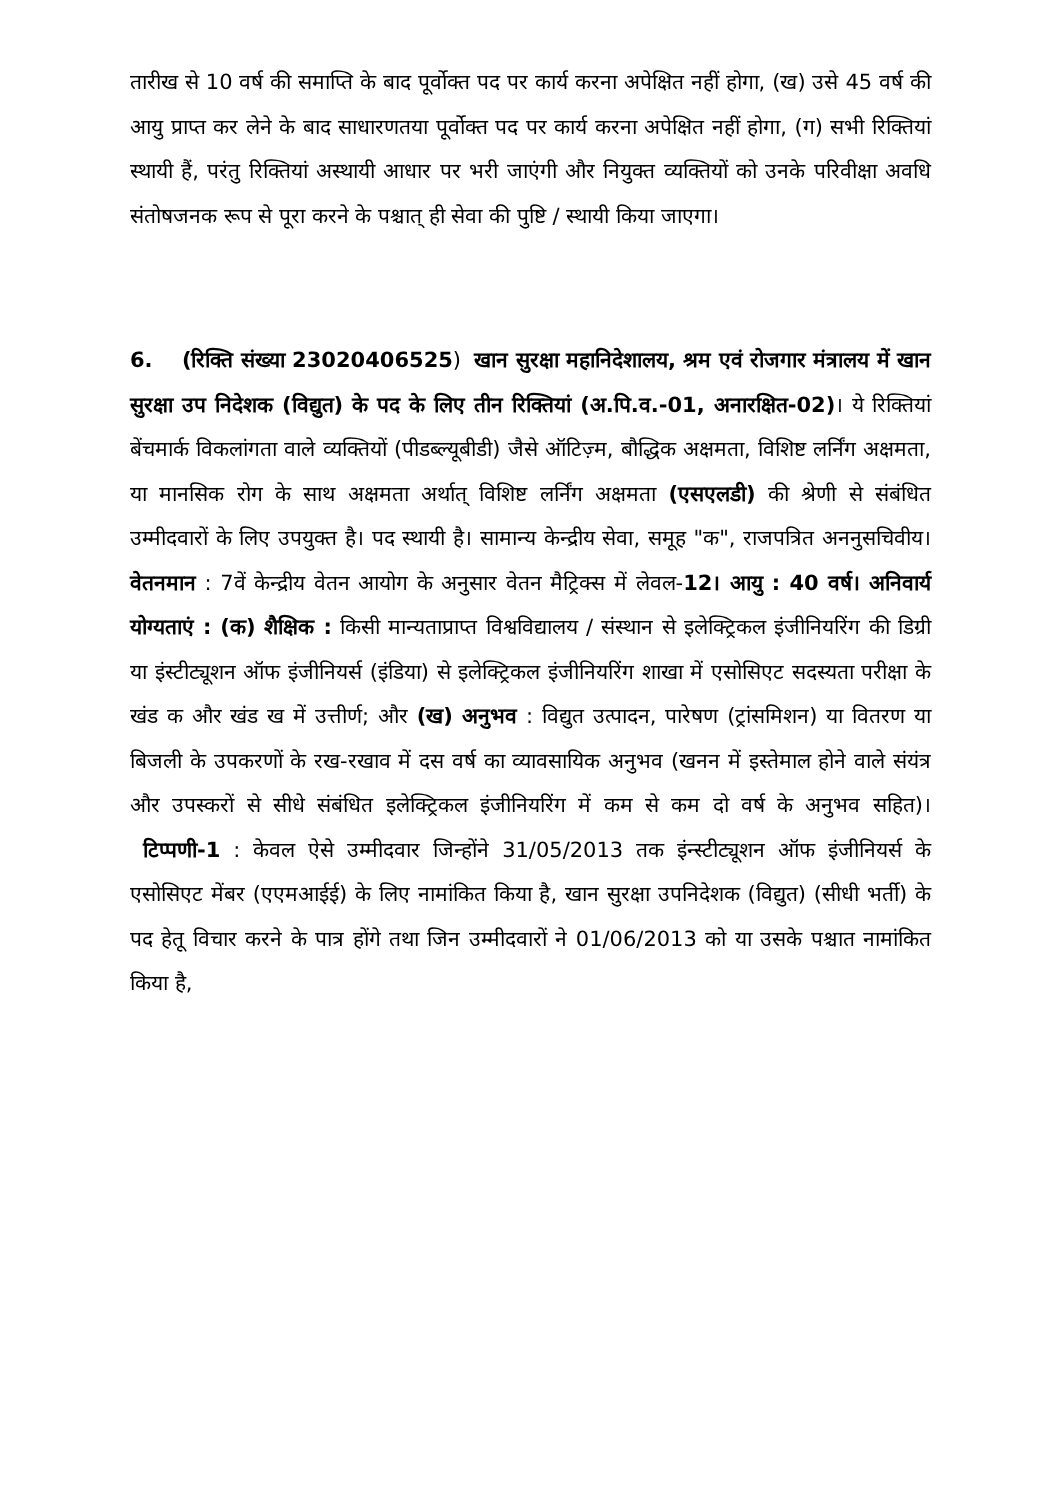तारीख से 10 वर्ष की समाप्ति के बाद पूर्वोक्त पद पर कार्य करना अपेक्षित नहीं होगा, (ख) उसे 45 वर्ष की आयु प्राप्त कर लेने के बाद साधारणतया पूर्वोक्त पद पर कार्य करना अपेक्षित नहीं होगा, (ग) सभी रिक्तियां स्थायी हैं, परंतु रिक्तियां अस्थायी आधार पर भरी जाएंगी और नियुक्त व्यक्तियों को उनके परिवीक्षा अवधि संतोषजनक रूप से पूरा करने के पश्चात् ही सेवा की पुष्टि / स्थायी किया जाएगा।
6. (रिक्ति संख्या 23020406525) खान सुरक्षा महानिदेशालय, श्रम एवं रोजगार मंत्रालय में खान सुरक्षा उप निदेशक (विद्युत) के पद के लिए तीन रिक्तियां (अ.पि.व.-01, अनारक्षित-02)। ये रिक्तियां बेंचमार्क विकलांगता वाले व्यक्तियों (पीडब्ल्यूबीडी) जैसे ऑटिज़्म, बौद्धिक अक्षमता, विशिष्ट लर्निंग अक्षमता, या मानसिक रोग के साथ अक्षमता अर्थात् विशिष्ट लर्निंग अक्षमता (एसएलडी) की श्रेणी से संबंधित उम्मीदवारों के लिए उपयुक्त है। पद स्थायी है। सामान्य केन्द्रीय सेवा, समूह "क", राजपत्रित अननुसचिवीय। वेतनमान : 7वें केन्द्रीय वेतन आयोग के अनुसार वेतन मैट्रिक्स में लेवल-12। आयु : 40 वर्ष। अनिवार्य योग्यताएं : (क) शैक्षिक : किसी मान्यताप्राप्त विश्वविद्यालय / संस्थान से इलेक्ट्रिकल इंजीनियरिंग की डिग्री या इंस्टीट्यूशन ऑफ इंजीनियर्स (इंडिया) से इलेक्ट्रिकल इंजीनियरिंग शाखा में एसोसिएट सदस्यता परीक्षा के खंड क और खंड ख में उत्तीर्ण; और (ख) अनुभव : विद्युत उत्पादन, पारेषण (ट्रांसमिशन) या वितरण या बिजली के उपकरणों के रख-रखाव में दस वर्ष का व्यावसायिक अनुभव (खनन में इस्तेमाल होने वाले संयंत्र और उपस्करों से सीधे संबंधित इलेक्ट्रिकल इंजीनियरिंग में कम से कम दो वर्ष के अनुभव सहित)। टिप्पणी-1 : केवल ऐसे उम्मीदवार जिन्होंने 31/05/2013 तक इंन्स्टीट्यूशन ऑफ इंजीनियर्स के एसोसिएट मेंबर (एएमआईई) के लिए नामांकित किया है, खान सुरक्षा उपनिदेशक (विद्युत) (सीधी भर्ती) के पद हेतू विचार करने के पात्र होंगे तथा जिन उम्मीदवारों ने 01/06/2013 को या उसके पश्चात नामांकित किया है,